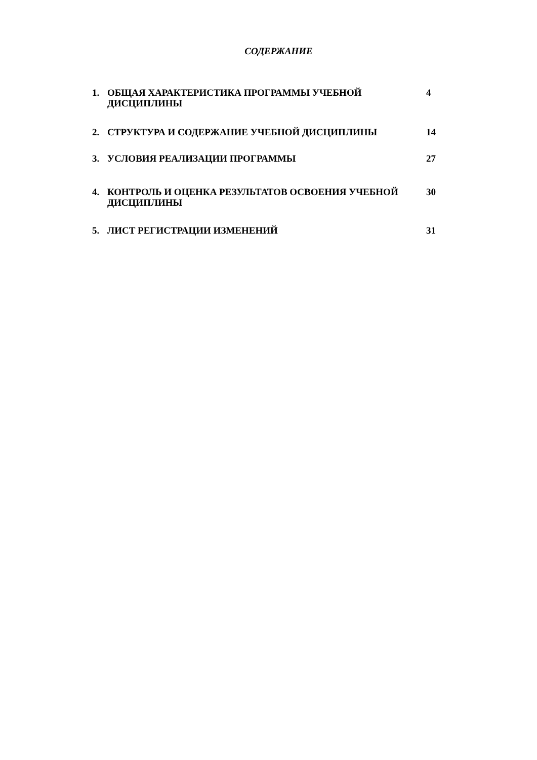СОДЕРЖАНИЕ
| 1. | ОБЩАЯ ХАРАКТЕРИСТИКА ПРОГРАММЫ УЧЕБНОЙ ДИСЦИПЛИНЫ | 4 |
| 2. | СТРУКТУРА И СОДЕРЖАНИЕ УЧЕБНОЙ ДИСЦИПЛИНЫ | 14 |
| 3. | УСЛОВИЯ РЕАЛИЗАЦИИ ПРОГРАММЫ | 27 |
| 4. | КОНТРОЛЬ И ОЦЕНКА РЕЗУЛЬТАТОВ ОСВОЕНИЯ УЧЕБНОЙ ДИСЦИПЛИНЫ | 30 |
| 5. | ЛИСТ РЕГИСТРАЦИИ ИЗМЕНЕНИЙ | 31 |